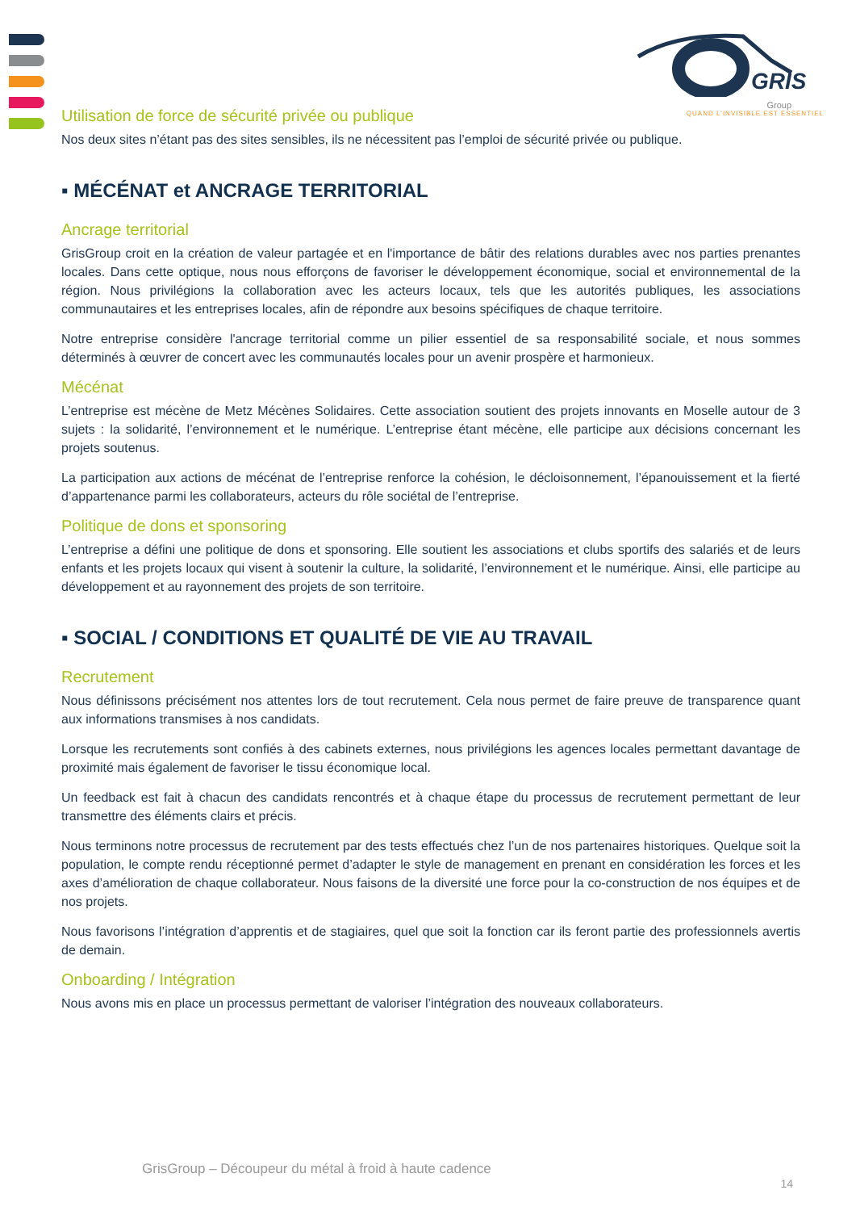GRIS
Group
QUAND L'INVISIBLE EST ESSENTIEL
Utilisation de force de sécurité privée ou publique
Nos deux sites n’étant pas des sites sensibles, ils ne nécessitent pas l’emploi de sécurité privée ou publique.
▪ MÉCÉNAT et ANCRAGE TERRITORIAL
Ancrage territorial
GrisGroup croit en la création de valeur partagée et en l'importance de bâtir des relations durables avec nos parties prenantes locales. Dans cette optique, nous nous efforçons de favoriser le développement économique, social et environnemental de la région. Nous privilégions la collaboration avec les acteurs locaux, tels que les autorités publiques, les associations communautaires et les entreprises locales, afin de répondre aux besoins spécifiques de chaque territoire.
Notre entreprise considère l'ancrage territorial comme un pilier essentiel de sa responsabilité sociale, et nous sommes déterminés à œuvrer de concert avec les communautés locales pour un avenir prospère et harmonieux.
Mécénat
L’entreprise est mécène de Metz Mécènes Solidaires. Cette association soutient des projets innovants en Moselle autour de 3 sujets : la solidarité, l’environnement et le numérique. L’entreprise étant mécène, elle participe aux décisions concernant les projets soutenus.
La participation aux actions de mécénat de l’entreprise renforce la cohésion, le décloisonnement, l’épanouissement et la fierté d’appartenance parmi les collaborateurs, acteurs du rôle sociétal de l’entreprise.
Politique de dons et sponsoring
L’entreprise a défini une politique de dons et sponsoring. Elle soutient les associations et clubs sportifs des salariés et de leurs enfants et les projets locaux qui visent à soutenir la culture, la solidarité, l’environnement et le numérique. Ainsi, elle participe au développement et au rayonnement des projets de son territoire.
▪ SOCIAL / CONDITIONS ET QUALITÉ DE VIE AU TRAVAIL
Recrutement
Nous définissons précisément nos attentes lors de tout recrutement. Cela nous permet de faire preuve de transparence quant aux informations transmises à nos candidats.
Lorsque les recrutements sont confiés à des cabinets externes, nous privilégions les agences locales permettant davantage de proximité mais également de favoriser le tissu économique local.
Un feedback est fait à chacun des candidats rencontrés et à chaque étape du processus de recrutement permettant de leur transmettre des éléments clairs et précis.
Nous terminons notre processus de recrutement par des tests effectués chez l’un de nos partenaires historiques. Quelque soit la population, le compte rendu réceptionné permet d’adapter le style de management en prenant en considération les forces et les axes d’amélioration de chaque collaborateur. Nous faisons de la diversité une force pour la co-construction de nos équipes et de nos projets.
Nous favorisons l’intégration d’apprentis et de stagiaires, quel que soit la fonction car ils feront partie des professionnels avertis de demain.
Onboarding / Intégration
Nous avons mis en place un processus permettant de valoriser l’intégration des nouveaux collaborateurs.
GrisGroup – Découpeur du métal à froid à haute cadence
14